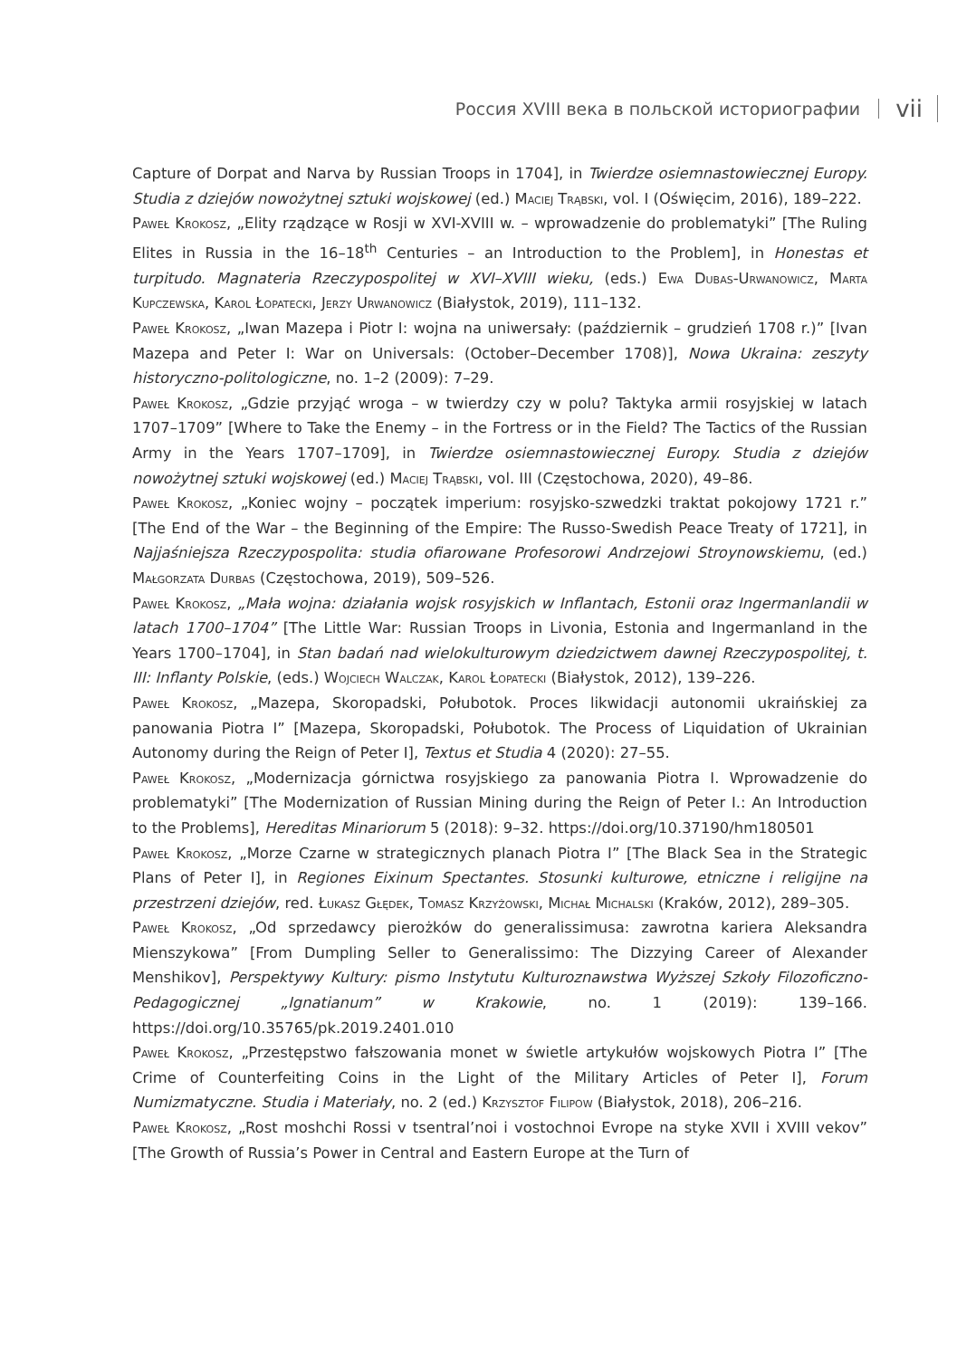Россия XVIII века в польской историографии vii
Capture of Dorpat and Narva by Russian Troops in 1704], in Twierdze osiemnastowiecznej Europy. Studia z dziejów nowożytnej sztuki wojskowej (ed.) Maciej Trąbski, vol. I (Oświęcim, 2016), 189–222.
Paweł Krokosz, „Elity rządzące w Rosji w XVI-XVIII w. – wprowadzenie do problematyki” [The Ruling Elites in Russia in the 16–18<sup>th</sup> Centuries – an Introduction to the Problem], in Honestas et turpitudo. Magnateria Rzeczypospolitej w XVI–XVIII wieku, (eds.) Ewa Dubas-Urwanowicz, Marta Kupczewska, Karol Łopatecki, Jerzy Urwanowicz (Białystok, 2019), 111–132.
Paweł Krokosz, „Iwan Mazepa i Piotr I: wojna na uniwersały: (październik – grudzień 1708 r.)” [Ivan Mazepa and Peter I: War on Universals: (October–December 1708)], Nowa Ukraina: zeszyty historyczno-politologiczne, no. 1–2 (2009): 7–29.
Paweł Krokosz, „Gdzie przyjąć wroga – w twierdzy czy w polu? Taktyka armii rosyjskiej w latach 1707–1709” [Where to Take the Enemy – in the Fortress or in the Field? The Tactics of the Russian Army in the Years 1707–1709], in Twierdze osiemnastowiecznej Europy. Studia z dziejów nowożytnej sztuki wojskowej (ed.) Maciej Trąbski, vol. III (Częstochowa, 2020), 49–86.
Paweł Krokosz, „Koniec wojny – początek imperium: rosyjsko-szwedzki traktat pokojowy 1721 r.” [The End of the War – the Beginning of the Empire: The Russo-Swedish Peace Treaty of 1721], in Najjaśniejsza Rzeczypospolita: studia ofiarowane Profesorowi Andrzejowi Stroynowskiemu, (ed.) Małgorzata Durbas (Częstochowa, 2019), 509–526.
Paweł Krokosz, „Mała wojna: działania wojsk rosyjskich w Inflantach, Estonii oraz Ingermanlandii w latach 1700–1704” [The Little War: Russian Troops in Livonia, Estonia and Ingermanland in the Years 1700–1704], in Stan badań nad wielokulturowym dziedzictwem dawnej Rzeczypospolitej, t. III: Inflanty Polskie, (eds.) Wojciech Walczak, Karol Łopatecki (Białystok, 2012), 139–226.
Paweł Krokosz, „Mazepa, Skoropadski, Połubotok. Proces likwidacji autonomii ukraińskiej za panowania Piotra I” [Mazepa, Skoropadski, Połubotok. The Process of Liquidation of Ukrainian Autonomy during the Reign of Peter I], Textus et Studia 4 (2020): 27–55.
Paweł Krokosz, „Modernizacja górnictwa rosyjskiego za panowania Piotra I. Wprowadzenie do problematyki” [The Modernization of Russian Mining during the Reign of Peter I.: An Introduction to the Problems], Hereditas Minariorum 5 (2018): 9–32. https://doi.org/10.37190/hm180501
Paweł Krokosz, „Morze Czarne w strategicznych planach Piotra I” [The Black Sea in the Strategic Plans of Peter I], in Regiones Eixinum Spectantes. Stosunki kulturowe, etniczne i religijne na przestrzeni dziejów, red. Łukasz Głędek, Tomasz Krzyżowski, Michał Michalski (Kraków, 2012), 289–305.
Paweł Krokosz, „Od sprzedawcy pierożków do generalissimusa: zawrotna kariera Aleksandra Mienszykowa” [From Dumpling Seller to Generalissimo: The Dizzying Career of Alexander Menshikov], Perspektywy Kultury: pismo Instytutu Kulturoznawstwa Wyższej Szkoły Filozoficzno-Pedagogicznej „Ignatianum” w Krakowie, no. 1 (2019): 139–166. https://doi.org/10.35765/pk.2019.2401.010
Paweł Krokosz, „Przestępstwo fałszowania monet w świetle artykułów wojskowych Piotra I” [The Crime of Counterfeiting Coins in the Light of the Military Articles of Peter I], Forum Numizmatyczne. Studia i Materiały, no. 2 (ed.) Krzysztof Filipow (Białystok, 2018), 206–216.
Paweł Krokosz, „Rost moshchi Rossi v tsentral’noi i vostochnoi Evrope na styke XVII i XVIII vekov” [The Growth of Russia’s Power in Central and Eastern Europe at the Turn of